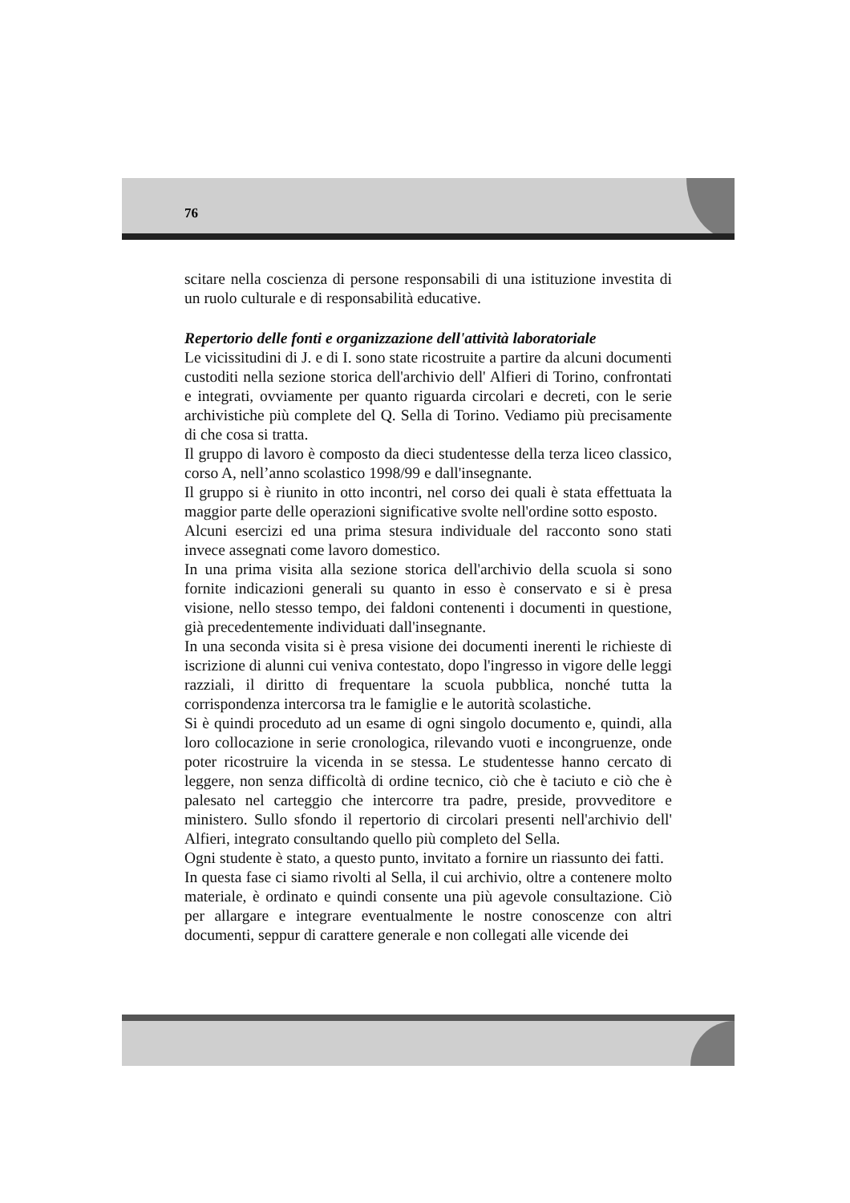76
scitare nella coscienza di persone responsabili di una istituzione investita di un ruolo culturale e di responsabilità educative.
Repertorio delle fonti e organizzazione dell'attività laboratoriale
Le vicissitudini di J. e di I. sono state ricostruite a partire da alcuni documenti custoditi nella sezione storica dell'archivio dell' Alfieri di Torino, confrontati e integrati, ovviamente per quanto riguarda circolari e decreti, con le serie archivistiche più complete del Q. Sella di Torino. Vediamo più precisamente di che cosa si tratta.
Il gruppo di lavoro è composto da dieci studentesse della terza liceo classico, corso A, nell’anno scolastico 1998/99 e dall'insegnante.
Il gruppo si è riunito in otto incontri, nel corso dei quali è stata effettuata la maggior parte delle operazioni significative svolte nell'ordine sotto esposto.
Alcuni esercizi ed una prima stesura individuale del racconto sono stati invece assegnati come lavoro domestico.
In una prima visita alla sezione storica dell'archivio della scuola si sono fornite indicazioni generali su quanto in esso è conservato e si è presa visione, nello stesso tempo, dei faldoni contenenti i documenti in questione, già precedentemente individuati dall'insegnante.
In una seconda visita si è presa visione dei documenti inerenti le richieste di iscrizione di alunni cui veniva contestato, dopo l'ingresso in vigore delle leggi razziali, il diritto di frequentare la scuola pubblica, nonché tutta la corrispondenza intercorsa tra le famiglie e le autorità scolastiche.
Si è quindi proceduto ad un esame di ogni singolo documento e, quindi, alla loro collocazione in serie cronologica, rilevando vuoti e incongruenze, onde poter ricostruire la vicenda in se stessa. Le studentesse hanno cercato di leggere, non senza difficoltà di ordine tecnico, ciò che è taciuto e ciò che è palesato nel carteggio che intercorre tra padre, preside, provveditore e ministero. Sullo sfondo il repertorio di circolari presenti nell'archivio dell' Alfieri, integrato consultando quello più completo del Sella.
Ogni studente è stato, a questo punto, invitato a fornire un riassunto dei fatti.
In questa fase ci siamo rivolti al Sella, il cui archivio, oltre a contenere molto materiale, è ordinato e quindi consente una più agevole consultazione. Ciò per allargare e integrare eventualmente le nostre conoscenze con altri documenti, seppur di carattere generale e non collegati alle vicende dei